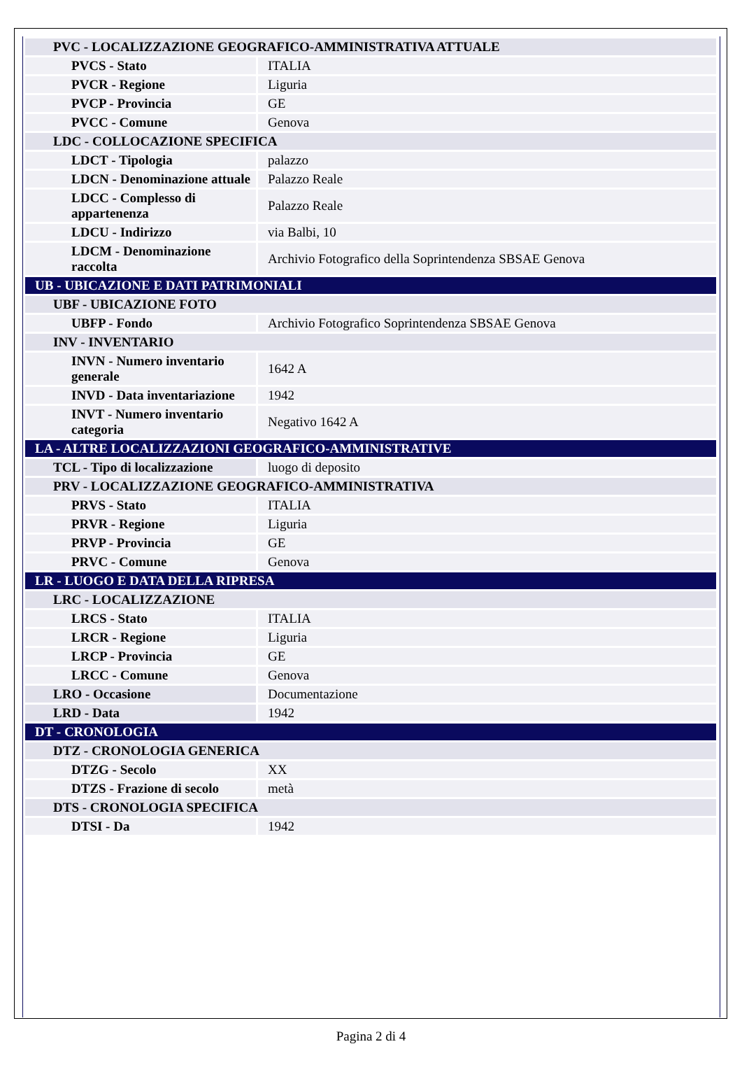| PVC - LOCALIZZAZIONE GEOGRAFICO-AMMINISTRATIVA ATTUALE | |
| PVCS - Stato | ITALIA |
| PVCR - Regione | Liguria |
| PVCP - Provincia | GE |
| PVCC - Comune | Genova |
| LDC - COLLOCAZIONE SPECIFICA | |
| LDCT - Tipologia | palazzo |
| LDCN - Denominazione attuale | Palazzo Reale |
| LDCC - Complesso di appartenenza | Palazzo Reale |
| LDCU - Indirizzo | via Balbi, 10 |
| LDCM - Denominazione raccolta | Archivio Fotografico della Soprintendenza SBSAE Genova |
| UB - UBICAZIONE E DATI PATRIMONIALI | |
| UBF - UBICAZIONE FOTO | |
| UBFP - Fondo | Archivio Fotografico Soprintendenza SBSAE Genova |
| INV - INVENTARIO | |
| INVN - Numero inventario generale | 1642 A |
| INVD - Data inventariazione | 1942 |
| INVT - Numero inventario categoria | Negativo 1642 A |
| LA - ALTRE LOCALIZZAZIONI GEOGRAFICO-AMMINISTRATIVE | |
| TCL - Tipo di localizzazione | luogo di deposito |
| PRV - LOCALIZZAZIONE GEOGRAFICO-AMMINISTRATIVA | |
| PRVS - Stato | ITALIA |
| PRVR - Regione | Liguria |
| PRVP - Provincia | GE |
| PRVC - Comune | Genova |
| LR - LUOGO E DATA DELLA RIPRESA | |
| LRC - LOCALIZZAZIONE | |
| LRCS - Stato | ITALIA |
| LRCR - Regione | Liguria |
| LRCP - Provincia | GE |
| LRCC - Comune | Genova |
| LRO - Occasione | Documentazione |
| LRD - Data | 1942 |
| DT - CRONOLOGIA | |
| DTZ - CRONOLOGIA GENERICA | |
| DTZG - Secolo | XX |
| DTZS - Frazione di secolo | metà |
| DTS - CRONOLOGIA SPECIFICA | |
| DTSI - Da | 1942 |
Pagina 2 di 4